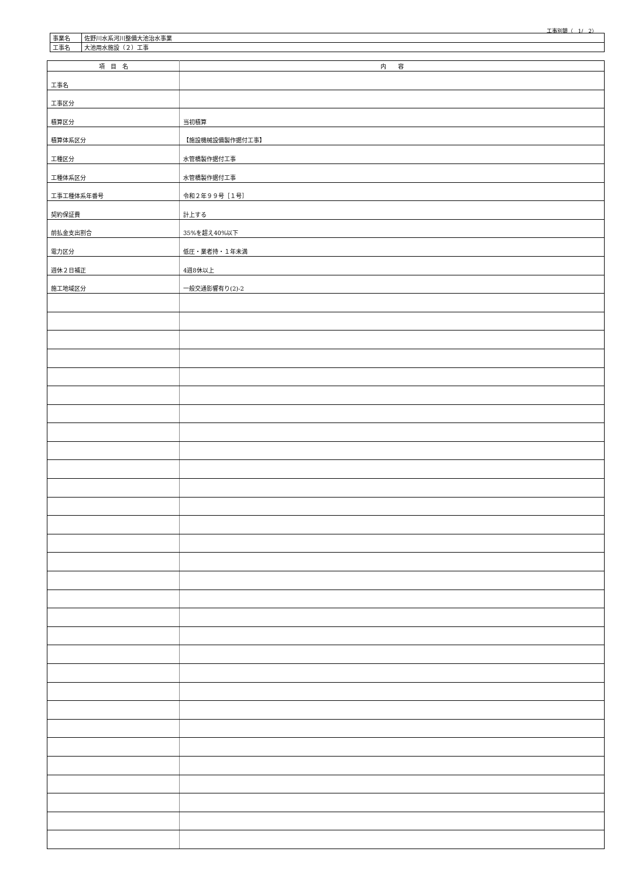工事別鏡（　1/　2）
| 事業名 | 佐野川水系河川整備大池治水事業 |
| 工事名 | 大池用水施設（２）工事 |
| 項 目 名 | 内 容 |
| --- | --- |
| 工事名 | |
| 工事区分 | |
| 積算区分 | 当初積算 |
| 積算体系区分 | 【施設機械設備製作据付工事】 |
| 工種区分 | 水管橋製作据付工事 |
| 工種体系区分 | 水管橋製作据付工事 |
| 工事工種体系年番号 | 令和２年９９号［１号］ |
| 契約保証費 | 計上する |
| 前払金支出割合 | 35%を超え40%以下 |
| 電力区分 | 低圧・業者持・１年未満 |
| 週休２日補正 | 4週8休以上 |
| 施工地域区分 | 一般交通影響有り(2)-2 |